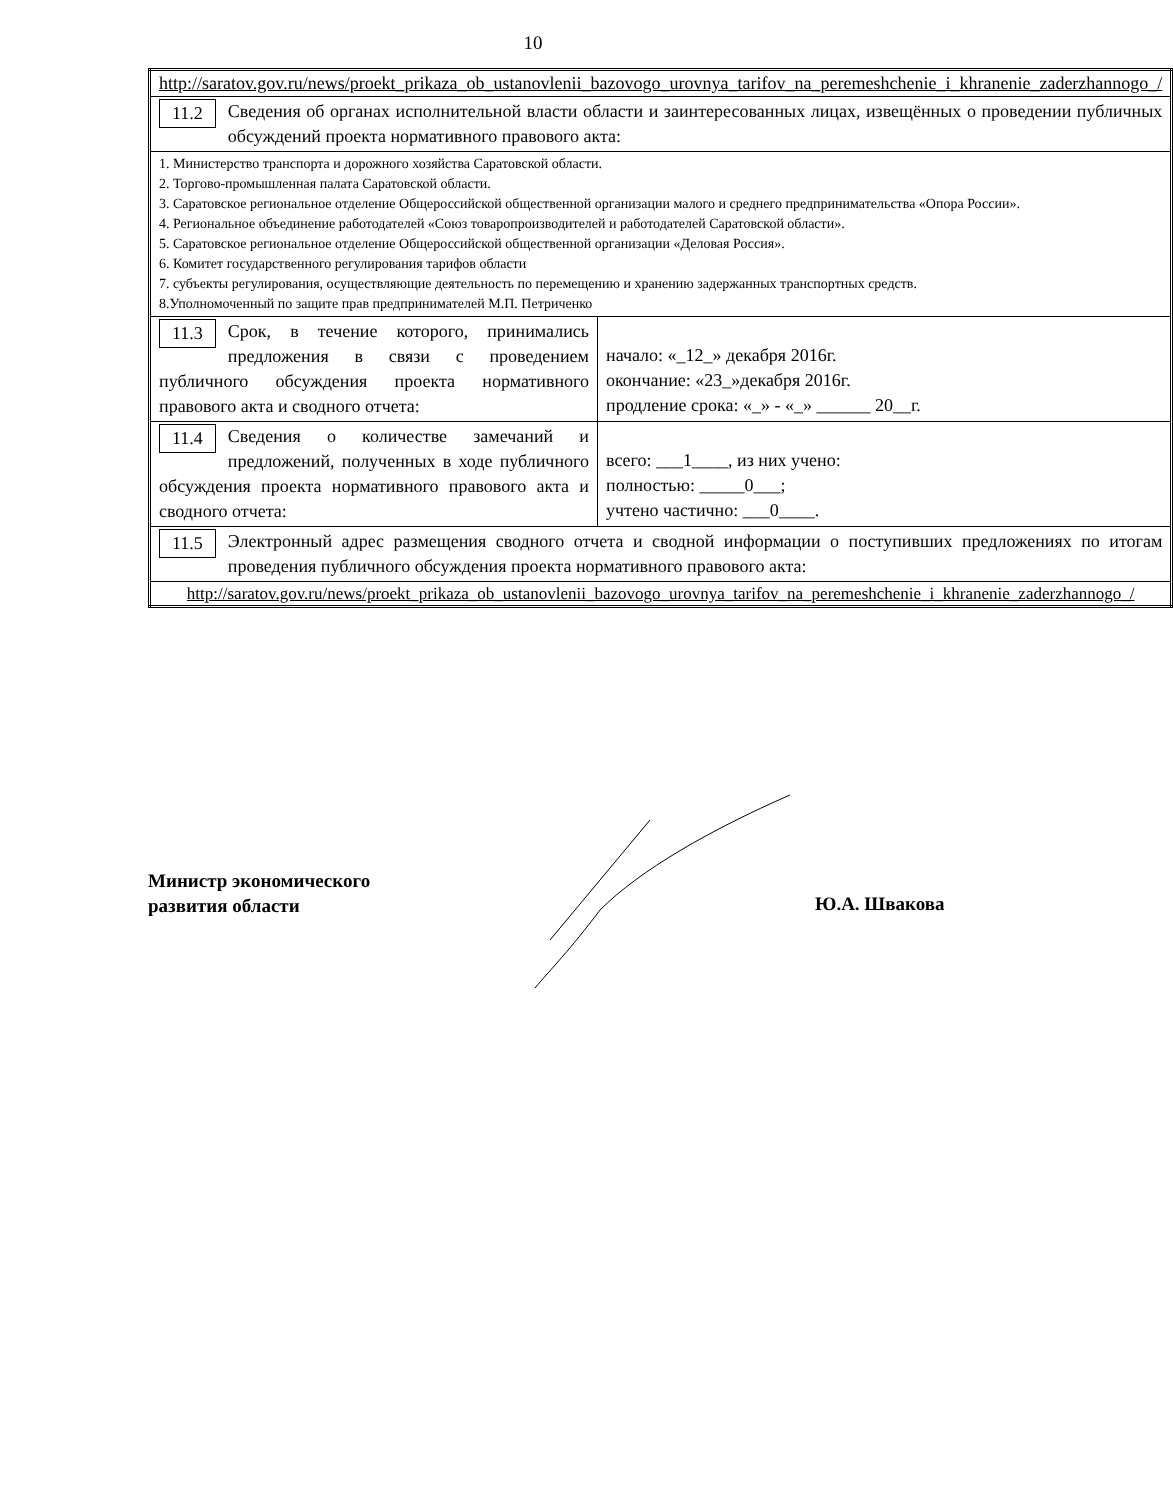10
| http://saratov.gov.ru/news/proekt_prikaza_ob_ustanovlenii_bazovogo_urovnya_tarifov_na_peremeshchenie_i_khranenie_zaderzhannogo_/ | |
| 11.2 Сведения об органах исполнительной власти области и заинтересованных лицах, извещённых о проведении публичных обсуждений проекта нормативного правового акта: | |
| 1. Министерство транспорта и дорожного хозяйства Саратовской области. 2. Торгово-промышленная палата Саратовской области. 3. Саратовское региональное отделение Общероссийской общественной организации малого и среднего предпринимательства «Опора России». 4. Региональное объединение работодателей «Союз товаропроизводителей и работодателей Саратовской области». 5. Саратовское региональное отделение Общероссийской общественной организации «Деловая Россия». 6. Комитет государственного регулирования тарифов области 7. субъекты регулирования, осуществляющие деятельность по перемещению и хранению задержанных транспортных средств. 8.Уполномоченный по защите прав предпринимателей М.П. Петриченко | |
| 11.3 Срок, в течение которого, принимались предложения в связи с проведением публичного обсуждения проекта нормативного правового акта и сводного отчета: | начало: «_12_» декабря 2016г. окончание: «23_»декабря 2016г. продление срока: «_» - «_» ______ 20__г. |
| 11.4 Сведения о количестве замечаний и предложений, полученных в ходе публичного обсуждения проекта нормативного правового акта и сводного отчета: | всего: ___1____, из них учено: полностью: _____0___; учтено частично: ___0____. |
| 11.5 Электронный адрес размещения сводного отчета и сводной информации о поступивших предложениях по итогам проведения публичного обсуждения проекта нормативного правового акта: | |
| http://saratov.gov.ru/news/proekt_prikaza_ob_ustanovlenii_bazovogo_urovnya_tarifov_na_peremeshchenie_i_khranenie_zaderzhannogo_/ | |
Министр экономического
развития области
Ю.А. Швакова